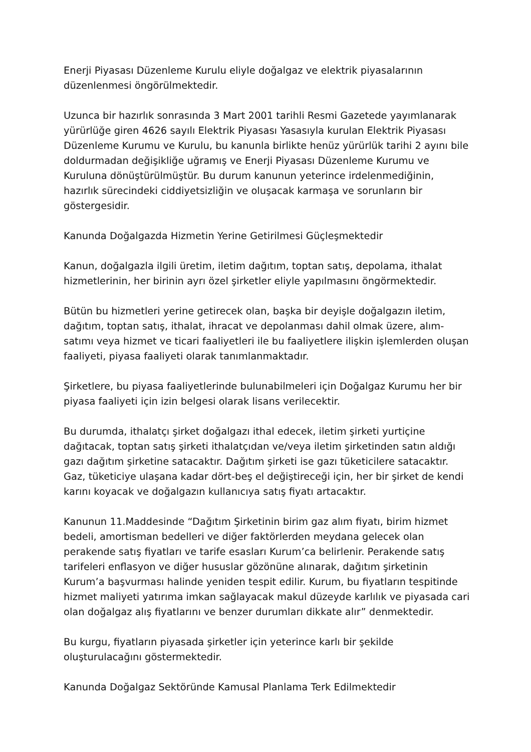Enerji Piyasası Düzenleme Kurulu eliyle doğalgaz ve elektrik piyasalarının düzenlenmesi öngörülmektedir.
Uzunca bir hazırlık sonrasında 3 Mart 2001 tarihli Resmi Gazetede yayımlanarak yürürlüğe giren 4626 sayılı Elektrik Piyasası Yasasıyla kurulan Elektrik Piyasası Düzenleme Kurumu ve Kurulu, bu kanunla birlikte henüz yürürlük tarihi 2 ayını bile doldurmadan değişikliğe uğramış ve Enerji Piyasası Düzenleme Kurumu ve Kuruluna dönüştürülmüştür. Bu durum kanunun yeterince irdelenmediğinin, hazırlık sürecindeki ciddiyetsizliğin ve oluşacak karmaşa ve sorunların bir göstergesidir.
Kanunda Doğalgazda Hizmetin Yerine Getirilmesi Güçleşmektedir
Kanun, doğalgazla ilgili üretim, iletim dağıtım, toptan satış, depolama, ithalat hizmetlerinin, her birinin ayrı özel şirketler eliyle yapılmasını öngörmektedir.
Bütün bu hizmetleri yerine getirecek olan, başka bir deyişle doğalgazın iletim, dağıtım, toptan satış, ithalat, ihracat ve depolanması dahil olmak üzere, alım-satımı veya hizmet ve ticari faaliyetleri ile bu faaliyetlere ilişkin işlemlerden oluşan faaliyeti, piyasa faaliyeti olarak tanımlanmaktadır.
Şirketlere, bu piyasa faaliyetlerinde bulunabilmeleri için Doğalgaz Kurumu her bir piyasa faaliyeti için izin belgesi olarak lisans verilecektir.
Bu durumda, ithalatçı şirket doğalgazı ithal edecek, iletim şirketi yurtiçine dağıtacak, toptan satış şirketi ithalatçıdan ve/veya iletim şirketinden satın aldığı gazı dağıtım şirketine satacaktır. Dağıtım şirketi ise gazı tüketicilere satacaktır. Gaz, tüketiciye ulaşana kadar dört-beş el değiştireceği için, her bir şirket de kendi karını koyacak ve doğalgazın kullanıcıya satış fiyatı artacaktır.
Kanunun 11.Maddesinde “Dağıtım Şirketinin birim gaz alım fiyatı, birim hizmet bedeli, amortisman bedelleri ve diğer faktörlerden meydana gelecek olan perakende satış fiyatları ve tarife esasları Kurum’ca belirlenir. Perakende satış tarifeleri enflasyon ve diğer hususlar gözönüne alınarak, dağıtım şirketinin Kurum’a başvurması halinde yeniden tespit edilir. Kurum, bu fiyatların tespitinde hizmet maliyeti yatırıma imkan sağlayacak makul düzeyde karlılık ve piyasada cari olan doğalgaz alış fiyatlarını ve benzer durumları dikkate alır” denmektedir.
Bu kurgu, fiyatların piyasada şirketler için yeterince karlı bir şekilde oluşturulacağını göstermektedir.
Kanunda Doğalgaz Sektöründe Kamusal Planlama Terk Edilmektedir